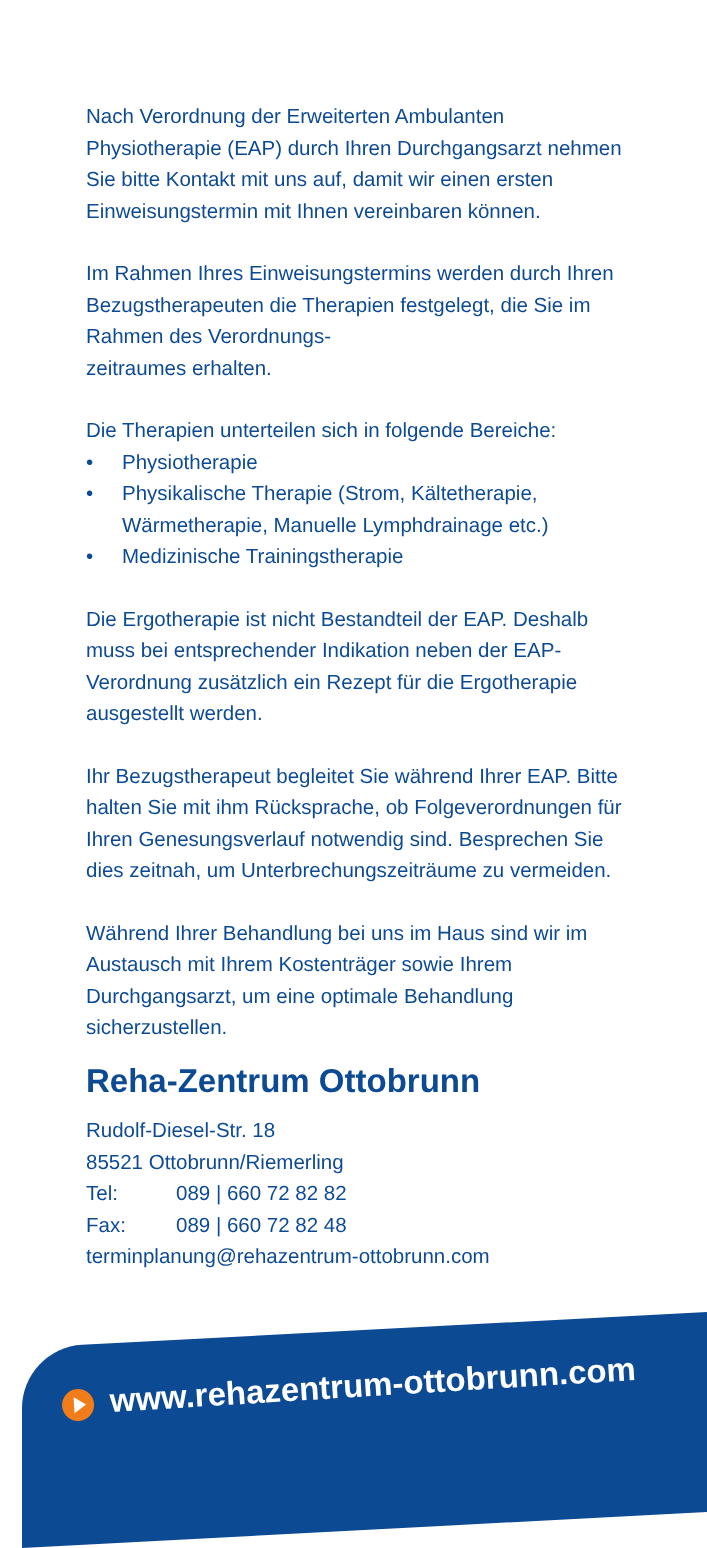Nach Verordnung der Erweiterten Ambulanten Physiotherapie (EAP) durch Ihren Durchgangsarzt nehmen Sie bitte Kontakt mit uns auf, damit wir einen ersten Einweisungstermin mit Ihnen vereinbaren können.
Im Rahmen Ihres Einweisungstermins werden durch Ihren Bezugstherapeuten die Therapien festgelegt, die Sie im Rahmen des Verordnungs-
zeitraumes erhalten.
Die Therapien unterteilen sich in folgende Bereiche:
• Physiotherapie
• Physikalische Therapie (Strom, Kältetherapie, Wärmetherapie, Manuelle Lymphdrainage etc.)
• Medizinische Trainingstherapie
Die Ergotherapie ist nicht Bestandteil der EAP. Deshalb muss bei entsprechender Indikation neben der EAP-Verordnung zusätzlich ein Rezept für die Ergotherapie ausgestellt werden.
Ihr Bezugstherapeut begleitet Sie während Ihrer EAP. Bitte halten Sie mit ihm Rücksprache, ob Folgeverordnungen für Ihren Genesungsverlauf notwendig sind. Besprechen Sie dies zeitnah, um Unterbrechungszeiträume zu vermeiden.
Während Ihrer Behandlung bei uns im Haus sind wir im Austausch mit Ihrem Kostenträger sowie Ihrem Durchgangsarzt, um eine optimale Behandlung sicherzustellen.
Reha-Zentrum Ottobrunn
Rudolf-Diesel-Str. 18
85521 Ottobrunn/Riemerling
Tel: 089 | 660 72 82 82
Fax: 089 | 660 72 82 48
terminplanung@rehazentrum-ottobrunn.com
www.rehazentrum-ottobrunn.com